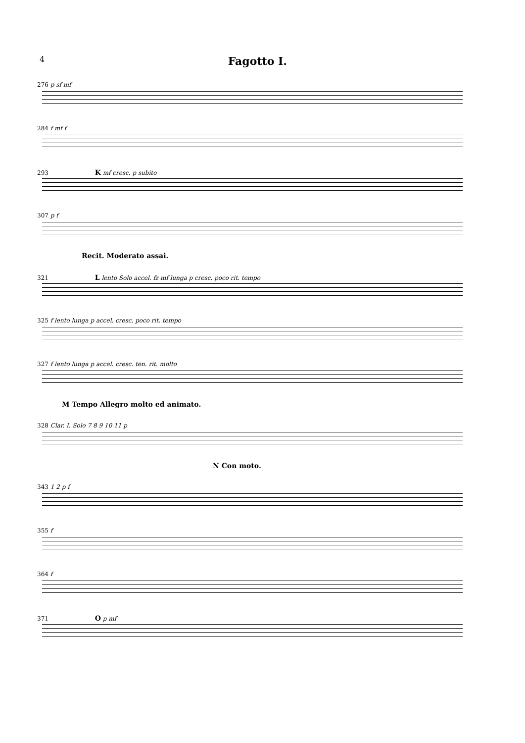4 Fagotto I.
276 p sf mf
284 f mf f
293 K mf cresc. p subito
307 p f
Recit. Moderato assai.
321 L lento Solo accel. fz mf lunga p cresc. poco rit. tempo
325 f lento lunga p accel. cresc. poco rit. tempo
327 f lento lunga p accel. cresc. ten. rit. molto
M Tempo Allegro molto ed animato.
328 Clar. I. Solo 7 8 9 10 11 p
N Con moto.
343 1 2 p f
355 f
364 f
371 O p mf